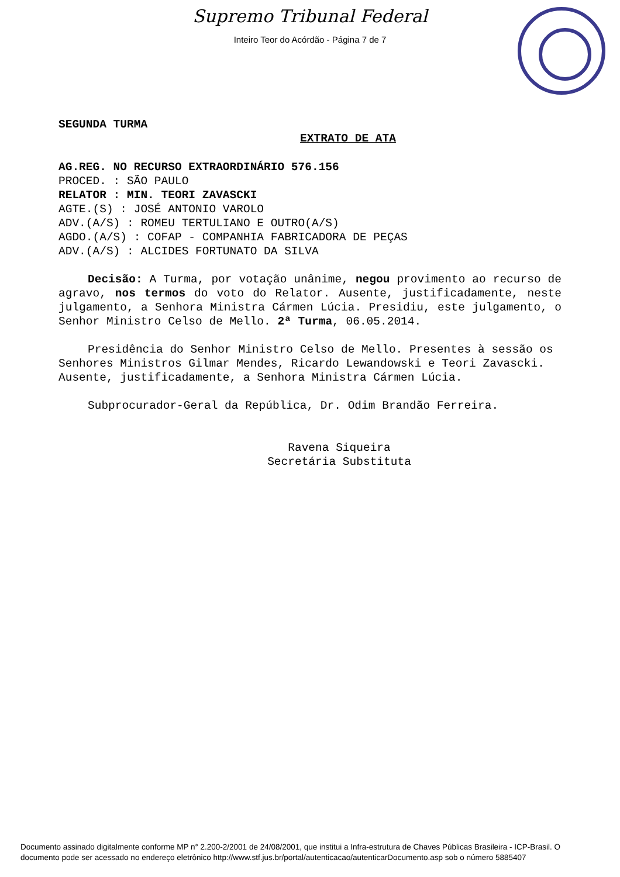Supremo Tribunal Federal
Inteiro Teor do Acórdão - Página 7 de 7
SEGUNDA TURMA
EXTRATO DE ATA
AG.REG. NO RECURSO EXTRAORDINÁRIO 576.156
PROCED. : SÃO PAULO
RELATOR : MIN. TEORI ZAVASCKI
AGTE.(S) : JOSÉ ANTONIO VAROLO
ADV.(A/S) : ROMEU TERTULIANO E OUTRO(A/S)
AGDO.(A/S) : COFAP - COMPANHIA FABRICADORA DE PEÇAS
ADV.(A/S) : ALCIDES FORTUNATO DA SILVA
Decisão: A Turma, por votação unânime, negou provimento ao recurso de agravo, nos termos do voto do Relator. Ausente, justificadamente, neste julgamento, a Senhora Ministra Cármen Lúcia. Presidiu, este julgamento, o Senhor Ministro Celso de Mello. 2ª Turma, 06.05.2014.
Presidência do Senhor Ministro Celso de Mello. Presentes à sessão os Senhores Ministros Gilmar Mendes, Ricardo Lewandowski e Teori Zavascki. Ausente, justificadamente, a Senhora Ministra Cármen Lúcia.
Subprocurador-Geral da República, Dr. Odim Brandão Ferreira.
Ravena Siqueira
Secretária Substituta
Documento assinado digitalmente conforme MP n° 2.200-2/2001 de 24/08/2001, que institui a Infra-estrutura de Chaves Públicas Brasileira - ICP-Brasil. O documento pode ser acessado no endereço eletrônico http://www.stf.jus.br/portal/autenticacao/autenticarDocumento.asp sob o número 5885407